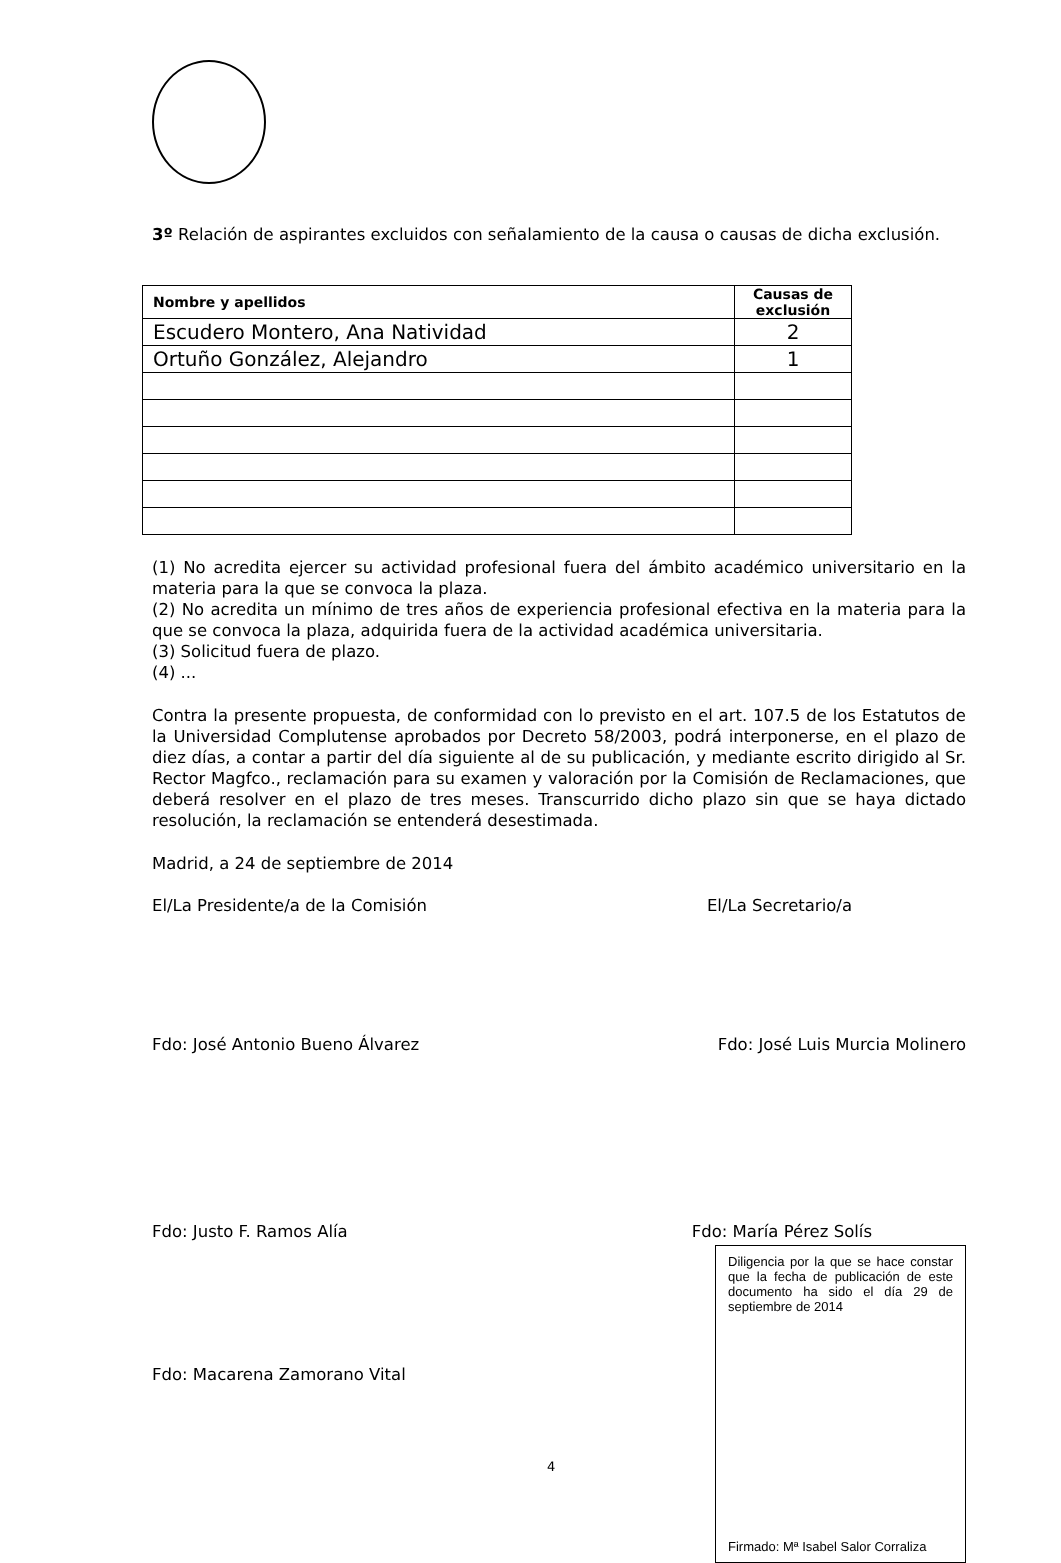3º Relación de aspirantes excluidos con señalamiento de la causa o causas de dicha exclusión.
| Nombre y apellidos | Causas de exclusión |
| --- | --- |
| Escudero Montero, Ana Natividad | 2 |
| Ortuño González, Alejandro | 1 |
(1) No acredita ejercer su actividad profesional fuera del ámbito académico universitario en la materia para la que se convoca la plaza.
(2) No acredita un mínimo de tres años de experiencia profesional efectiva en la materia para la que se convoca la plaza, adquirida fuera de la actividad académica universitaria.
(3) Solicitud fuera de plazo.
(4) ...
Contra la presente propuesta, de conformidad con lo previsto en el art. 107.5 de los Estatutos de la Universidad Complutense aprobados por Decreto 58/2003, podrá interponerse, en el plazo de diez días, a contar a partir del día siguiente al de su publicación, y mediante escrito dirigido al Sr. Rector Magfco., reclamación para su examen y valoración por la Comisión de Reclamaciones, que deberá resolver en el plazo de tres meses. Transcurrido dicho plazo sin que se haya dictado resolución, la reclamación se entenderá desestimada.
Madrid, a 24 de septiembre de 2014
El/La Presidente/a de la Comisión El/La Secretario/a
Fdo: José Antonio Bueno Álvarez Fdo: José Luis Murcia Molinero
Fdo: Justo F. Ramos Alía Fdo: María Pérez Solís
Fdo: Macarena Zamorano Vital
4
Diligencia por la que se hace constar que la fecha de publicación de este documento ha sido el día 29 de septiembre de 2014
Firmado: Mª Isabel Salor Corraliza